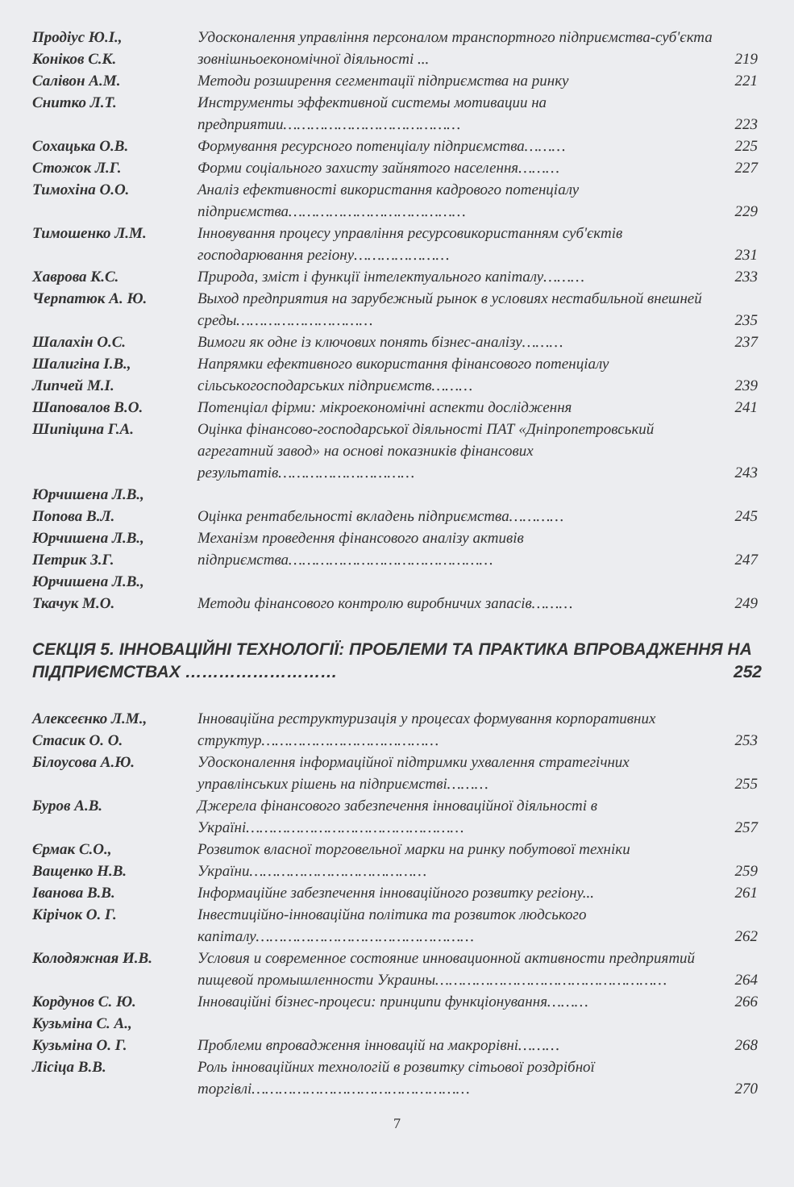| Продіус Ю.І., Коніков С.К. | Удосконалення управління персоналом транспортного підприємства-суб'єкта зовнішньоекономічної діяльності ... | 219 |
| Салівон А.М. | Методи розширення сегментації підприємства на ринку | 221 |
| Снитко Л.Т. | Инструменты эффективной системы мотивации на предприятии………………………………… | 223 |
| Сохацька О.В. | Формування ресурсного потенціалу підприємства……… | 225 |
| Стожок Л.Г. | Форми соціального захисту зайнятого населення……… | 227 |
| Тимохіна О.О. | Аналіз ефективності використання кадрового потенціалу підприємства………………………………… | 229 |
| Тимошенко Л.М. | Інновування процесу управління ресурсовикористанням суб'єктів господарювання регіону………………… | 231 |
| Хаврова К.С. | Природа, зміст і функції інтелектуального капіталу……… | 233 |
| Черпатюк А. Ю. | Выход предприятия на зарубежный рынок в условиях нестабильной внешней среды………………………… | 235 |
| Шалахін О.С. | Вимоги як одне із ключових понять бізнес-аналізу……… | 237 |
| Шалигіна І.В., Липчей М.І. | Напрямки ефективного використання фінансового потенціалу сільськогосподарських підприємств……… | 239 |
| Шаповалов В.О. | Потенціал фірми: мікроекономічні аспекти дослідження | 241 |
| Шипіцина Г.А. | Оцінка фінансово-господарської діяльності ПАТ «Дніпропетровський агрегатний завод» на основі показників фінансових результатів………………………… | 243 |
| Юрчишена Л.В., Попова В.Л. | Оцінка рентабельності вкладень підприємства………… | 245 |
| Юрчишена Л.В., Петрик З.Г. | Механізм проведення фінансового аналізу активів підприємства……………………………………… | 247 |
| Юрчишена Л.В., Ткачук М.О. | Методи фінансового контролю виробничих запасів……… | 249 |
СЕКЦІЯ 5. ІННОВАЦІЙНІ ТЕХНОЛОГІЇ: ПРОБЛЕМИ ТА ПРАКТИКА ВПРОВАДЖЕННЯ НА ПІДПРИЄМСТВАХ ……………………… 252
| Алексеєнко Л.М., Стасик О. О. | Інноваційна реструктуризація у процесах формування корпоративних структур………………………………… | 253 |
| Білоусова А.Ю. | Удосконалення інформаційної підтримки ухвалення стратегічних управлінських рішень на підприємстві……… | 255 |
| Буров А.В. | Джерела фінансового забезпечення інноваційної діяльності в Україні………………………………………… | 257 |
| Єрмак С.О., Ващенко Н.В. | Розвиток власної торговельної марки на ринку побутової техніки України………………………………… | 259 |
| Іванова В.В. | Інформаційне забезпечення інноваційного розвитку регіону... | 261 |
| Кірічок О. Г. | Інвестиційно-інноваційна політика та розвиток людського капіталу………………………………………… | 262 |
| Колодяжная И.В. | Условия и современное состояние инновационной активности предприятий пищевой промышленности Украины…………………………………………… | 264 |
| Кордунов С. Ю. | Інноваційні бізнес-процеси: принципи функціонування……… | 266 |
| Кузьміна С. А., Кузьміна О. Г. | Проблеми впровадження інновацій на макрорівні……… | 268 |
| Лісіца В.В. | Роль інноваційних технологій в розвитку сітьової роздрібної торгівлі………………………………………… | 270 |
7